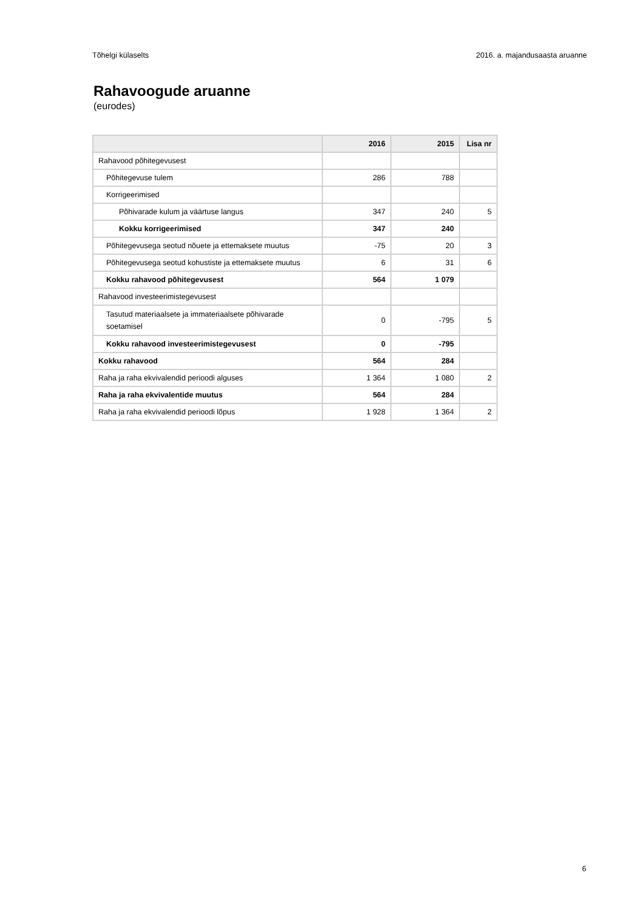Tõhelgi külaselts 2016. a. majandusaasta aruanne
Rahavoogude aruanne
(eurodes)
| | 2016 | 2015 | Lisa nr |
| --- | --- | --- | --- |
| Rahavood põhitegevusest | | | |
| Põhitegevuse tulem | 286 | 788 | |
| Korrigeerimised | | | |
| Põhivarade kulum ja väärtuse langus | 347 | 240 | 5 |
| Kokku korrigeerimised | 347 | 240 | |
| Põhitegevusega seotud nõuete ja ettemaksete muutus | -75 | 20 | 3 |
| Põhitegevusega seotud kohustiste ja ettemaksete muutus | 6 | 31 | 6 |
| Kokku rahavood põhitegevusest | 564 | 1 079 | |
| Rahavood investeerimistegevusest | | | |
| Tasutud materiaalsete ja immateriaalsete põhivarade soetamisel | 0 | -795 | 5 |
| Kokku rahavood investeerimistegevusest | 0 | -795 | |
| Kokku rahavood | 564 | 284 | |
| Raha ja raha ekvivalendid perioodi alguses | 1 364 | 1 080 | 2 |
| Raha ja raha ekvivalentide muutus | 564 | 284 | |
| Raha ja raha ekvivalendid perioodi lõpus | 1 928 | 1 364 | 2 |
6